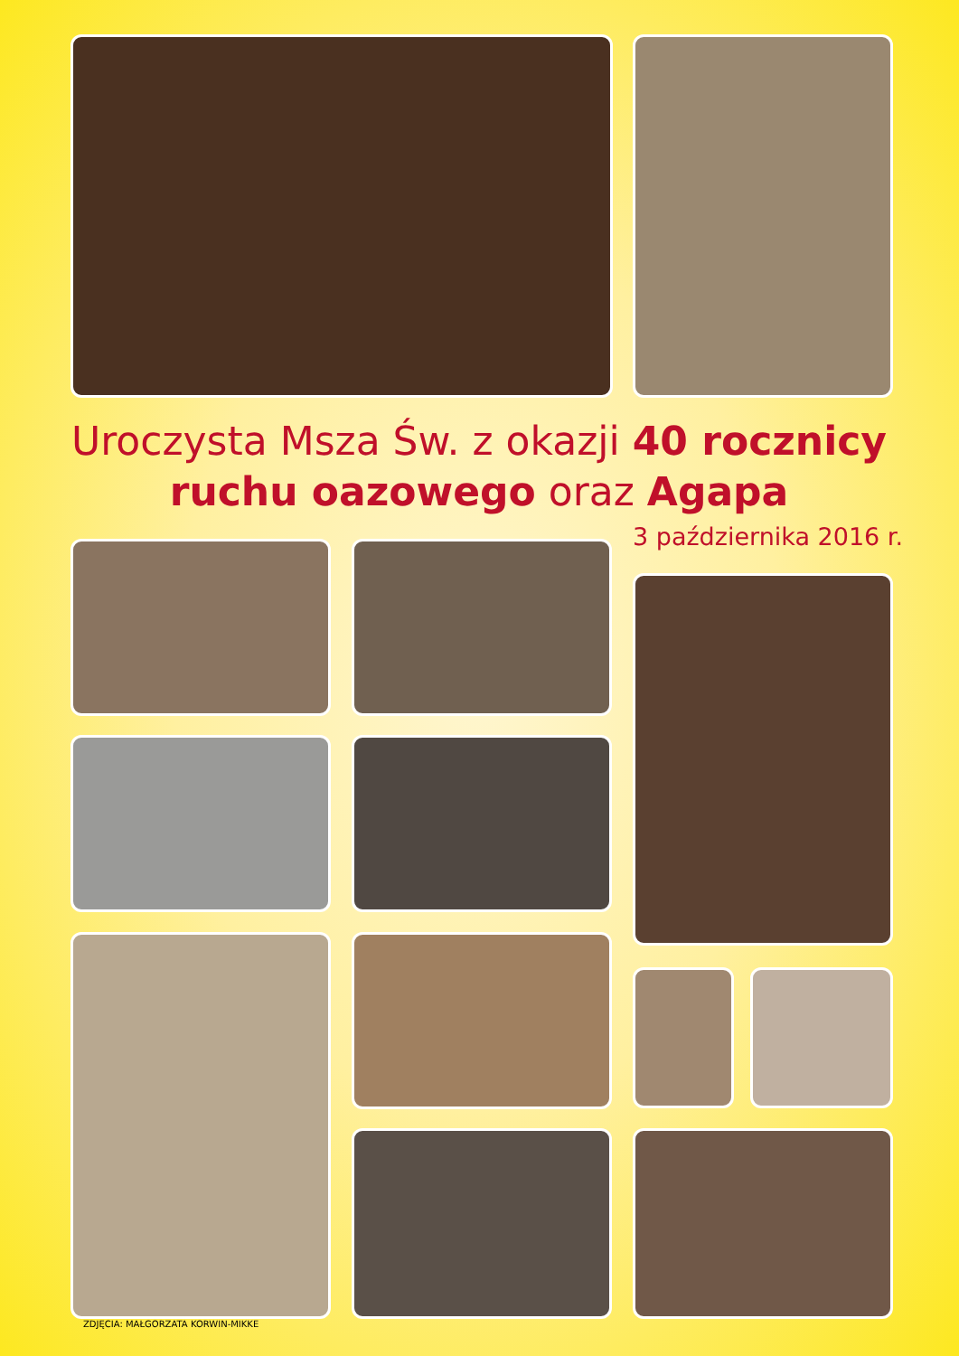Uroczysta Msza Św. z okazji 40 rocznicy ruchu oazowego oraz Agapa
3 października 2016 r.
ZDJĘCIA: MAŁGORZATA KORWIN-MIKKE